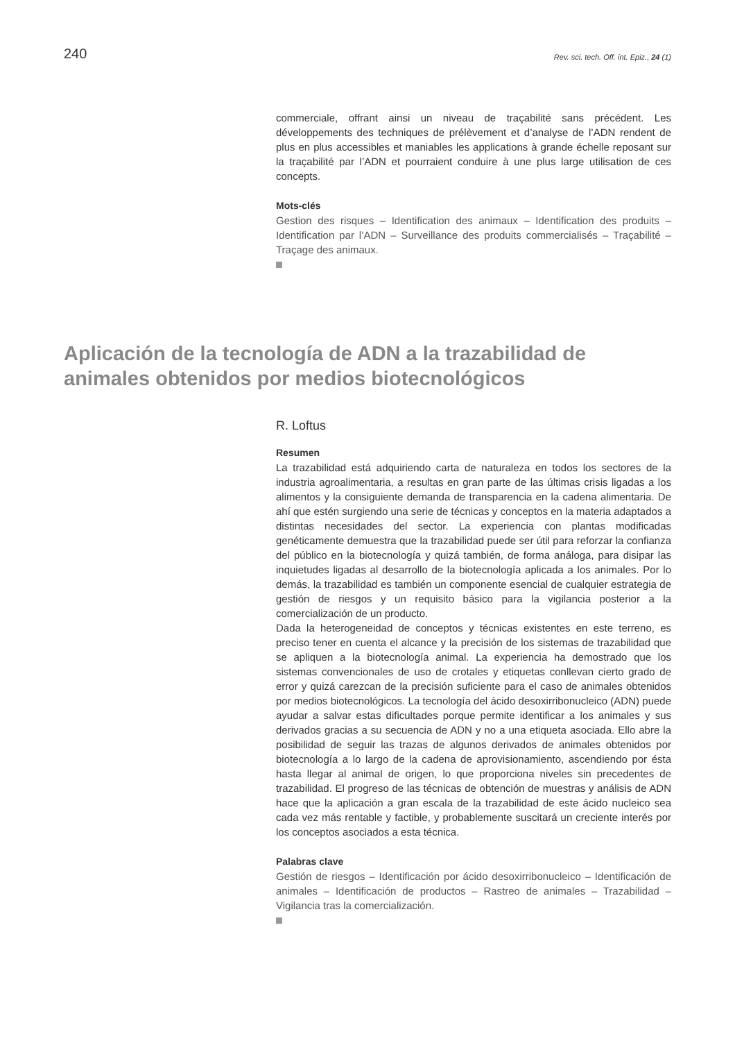240 Rev. sci. tech. Off. int. Epiz., 24 (1)
commerciale, offrant ainsi un niveau de traçabilité sans précédent. Les développements des techniques de prélèvement et d’analyse de l’ADN rendent de plus en plus accessibles et maniables les applications à grande échelle reposant sur la traçabilité par l’ADN et pourraient conduire à une plus large utilisation de ces concepts.
Mots-clés
Gestion des risques – Identification des animaux – Identification des produits – Identification par l’ADN – Surveillance des produits commercialisés – Traçabilité – Traçage des animaux.
Aplicación de la tecnología de ADN a la trazabilidad de animales obtenidos por medios biotecnológicos
R. Loftus
Resumen
La trazabilidad está adquiriendo carta de naturaleza en todos los sectores de la industria agroalimentaria, a resultas en gran parte de las últimas crisis ligadas a los alimentos y la consiguiente demanda de transparencia en la cadena alimentaria. De ahí que estén surgiendo una serie de técnicas y conceptos en la materia adaptados a distintas necesidades del sector. La experiencia con plantas modificadas genéticamente demuestra que la trazabilidad puede ser útil para reforzar la confianza del público en la biotecnología y quizá también, de forma análoga, para disipar las inquietudes ligadas al desarrollo de la biotecnología aplicada a los animales. Por lo demás, la trazabilidad es también un componente esencial de cualquier estrategia de gestión de riesgos y un requisito básico para la vigilancia posterior a la comercialización de un producto.
Dada la heterogeneidad de conceptos y técnicas existentes en este terreno, es preciso tener en cuenta el alcance y la precisión de los sistemas de trazabilidad que se apliquen a la biotecnología animal. La experiencia ha demostrado que los sistemas convencionales de uso de crotales y etiquetas conllevan cierto grado de error y quizá carezcan de la precisión suficiente para el caso de animales obtenidos por medios biotecnológicos. La tecnología del ácido desoxirribonucleico (ADN) puede ayudar a salvar estas dificultades porque permite identificar a los animales y sus derivados gracias a su secuencia de ADN y no a una etiqueta asociada. Ello abre la posibilidad de seguir las trazas de algunos derivados de animales obtenidos por biotecnología a lo largo de la cadena de aprovisionamiento, ascendiendo por ésta hasta llegar al animal de origen, lo que proporciona niveles sin precedentes de trazabilidad. El progreso de las técnicas de obtención de muestras y análisis de ADN hace que la aplicación a gran escala de la trazabilidad de este ácido nucleico sea cada vez más rentable y factible, y probablemente suscitará un creciente interés por los conceptos asociados a esta técnica.
Palabras clave
Gestión de riesgos – Identificación por ácido desoxirribonucleico – Identificación de animales – Identificación de productos – Rastreo de animales – Trazabilidad – Vigilancia tras la comercialización.